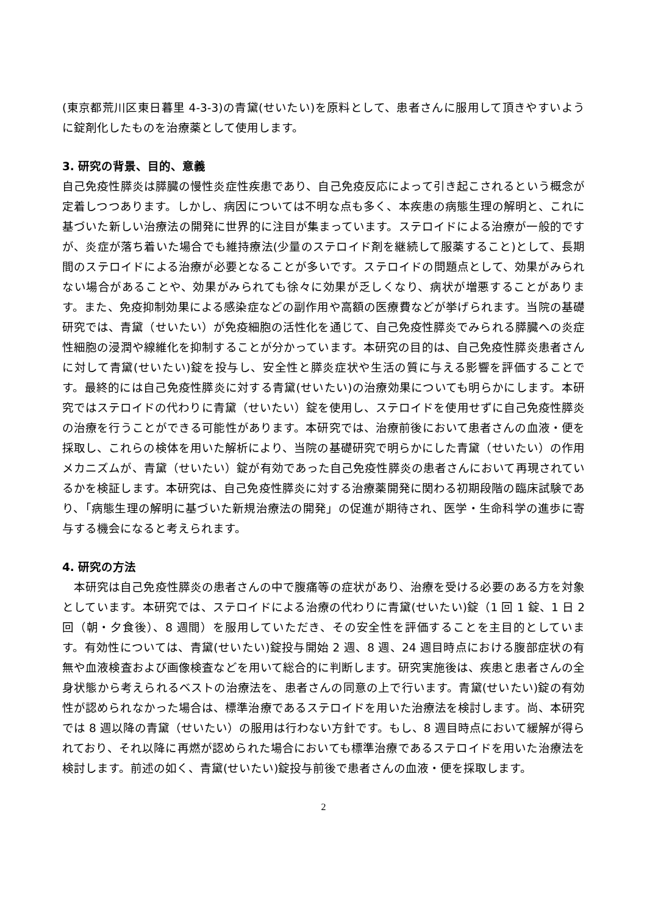(東京都荒川区東日暮里 4-3-3)の青黛(せいたい)を原料として、患者さんに服用して頂きやすいように錠剤化したものを治療薬として使用します。
3. 研究の背景、目的、意義
自己免疫性膵炎は膵臓の慢性炎症性疾患であり、自己免疫反応によって引き起こされるという概念が定着しつつあります。しかし、病因については不明な点も多く、本疾患の病態生理の解明と、これに基づいた新しい治療法の開発に世界的に注目が集まっています。ステロイドによる治療が一般的ですが、炎症が落ち着いた場合でも維持療法(少量のステロイド剤を継続して服薬すること)として、長期間のステロイドによる治療が必要となることが多いです。ステロイドの問題点として、効果がみられない場合があることや、効果がみられても徐々に効果が乏しくなり、病状が増悪することがあります。また、免疫抑制効果による感染症などの副作用や高額の医療費などが挙げられます。当院の基礎研究では、青黛（せいたい）が免疫細胞の活性化を通じて、自己免疫性膵炎でみられる膵臓への炎症性細胞の浸潤や線維化を抑制することが分かっています。本研究の目的は、自己免疫性膵炎患者さんに対して青黛(せいたい)錠を投与し、安全性と膵炎症状や生活の質に与える影響を評価することです。最終的には自己免疫性膵炎に対する青黛(せいたい)の治療効果についても明らかにします。本研究ではステロイドの代わりに青黛（せいたい）錠を使用し、ステロイドを使用せずに自己免疫性膵炎の治療を行うことができる可能性があります。本研究では、治療前後において患者さんの血液・便を採取し、これらの検体を用いた解析により、当院の基礎研究で明らかにした青黛（せいたい）の作用メカニズムが、青黛（せいたい）錠が有効であった自己免疫性膵炎の患者さんにおいて再現されているかを検証します。本研究は、自己免疫性膵炎に対する治療薬開発に関わる初期段階の臨床試験であり、「病態生理の解明に基づいた新規治療法の開発」の促進が期待され、医学・生命科学の進歩に寄与する機会になると考えられます。
4. 研究の方法
　本研究は自己免疫性膵炎の患者さんの中で腹痛等の症状があり、治療を受ける必要のある方を対象としています。本研究では、ステロイドによる治療の代わりに青黛(せいたい)錠（1 回 1 錠、1 日 2 回（朝・夕食後）、8 週間）を服用していただき、その安全性を評価することを主目的としています。有効性については、青黛(せいたい)錠投与開始 2 週、8 週、24 週目時点における腹部症状の有無や血液検査および画像検査などを用いて総合的に判断します。研究実施後は、疾患と患者さんの全身状態から考えられるベストの治療法を、患者さんの同意の上で行います。青黛(せいたい)錠の有効性が認められなかった場合は、標準治療であるステロイドを用いた治療法を検討します。尚、本研究では 8 週以降の青黛（せいたい）の服用は行わない方針です。もし、8 週目時点において緩解が得られており、それ以降に再燃が認められた場合においても標準治療であるステロイドを用いた治療法を検討します。前述の如く、青黛(せいたい)錠投与前後で患者さんの血液・便を採取します。
2